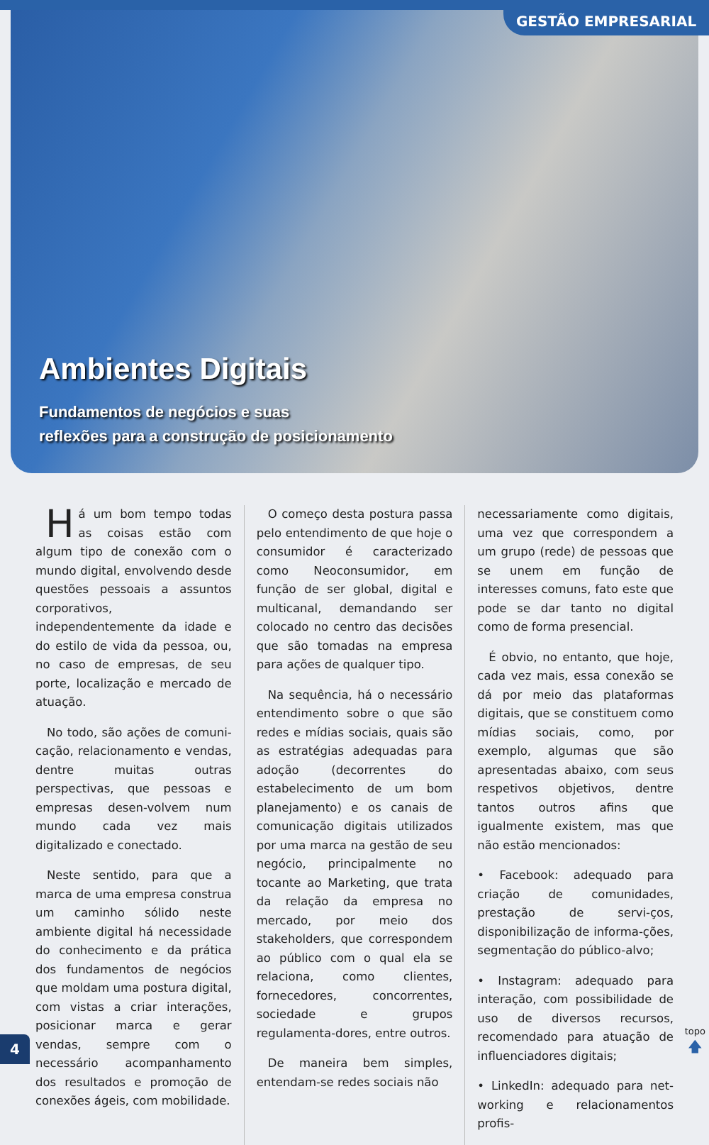GESTÃO EMPRESARIAL
Ambientes Digitais
Fundamentos de negócios e suas
reflexões para a construção de posicionamento
Há um bom tempo todas as coisas estão com algum tipo de conexão com o mundo digital, envolvendo desde questões pessoais a assuntos corporativos, independentemente da idade e do estilo de vida da pessoa, ou, no caso de empresas, de seu porte, localização e mercado de atuação.
No todo, são ações de comuni-cação, relacionamento e vendas, dentre muitas outras perspectivas, que pessoas e empresas desen-volvem num mundo cada vez mais digitalizado e conectado.
Neste sentido, para que a marca de uma empresa construa um caminho sólido neste ambiente digital há necessidade do conhecimento e da prática dos fundamentos de negócios que moldam uma postura digital, com vistas a criar interações, posicionar marca e gerar vendas, sempre com o necessário acompanhamento dos resultados e promoção de conexões ágeis, com mobilidade.
O começo desta postura passa pelo entendimento de que hoje o consumidor é caracterizado como Neoconsumidor, em função de ser global, digital e multicanal, demandando ser colocado no centro das decisões que são tomadas na empresa para ações de qualquer tipo.
Na sequência, há o necessário entendimento sobre o que são redes e mídias sociais, quais são as estratégias adequadas para adoção (decorrentes do estabelecimento de um bom planejamento) e os canais de comunicação digitais utilizados por uma marca na gestão de seu negócio, principalmente no tocante ao Marketing, que trata da relação da empresa no mercado, por meio dos stakeholders, que correspondem ao público com o qual ela se relaciona, como clientes, fornecedores, concorrentes, sociedade e grupos regulamenta-dores, entre outros.
De maneira bem simples, entendam-se redes sociais não
necessariamente como digitais, uma vez que correspondem a um grupo (rede) de pessoas que se unem em função de interesses comuns, fato este que pode se dar tanto no digital como de forma presencial.
É obvio, no entanto, que hoje, cada vez mais, essa conexão se dá por meio das plataformas digitais, que se constituem como mídias sociais, como, por exemplo, algumas que são apresentadas abaixo, com seus respetivos objetivos, dentre tantos outros afins que igualmente existem, mas que não estão mencionados:
• Facebook: adequado para criação de comunidades, prestação de servi-ços, disponibilização de informa-ções, segmentação do público-alvo;
• Instagram: adequado para interação, com possibilidade de uso de diversos recursos, recomendado para atuação de influenciadores digitais;
• LinkedIn: adequado para net-working e relacionamentos profis-
4
topo
🡅